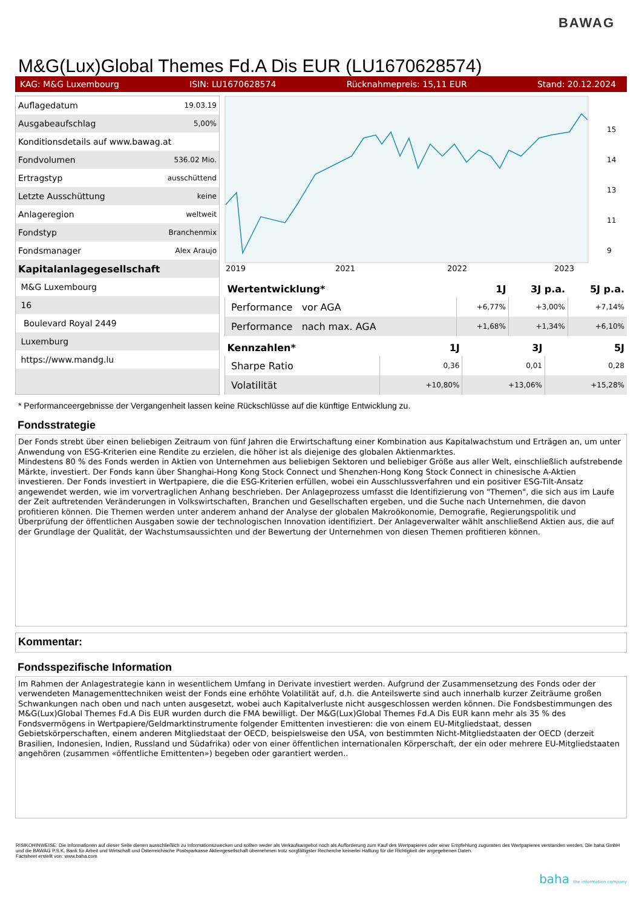BAWAG
M&G(Lux)Global Themes Fd.A Dis EUR (LU1670628574)
KAG: M&G Luxembourg ISIN: LU1670628574 Rücknahmepreis: 15,11 EUR Stand: 20.12.2024
| Auflagedatum | 19.03.19 |
| Ausgabeaufschlag | 5,00% |
| Konditionsdetails auf www.bawag.at | |
| Fondvolumen | 536.02 Mio. |
| Ertragstyp | ausschüttend |
| Letzte Ausschüttung | keine |
| Anlageregion | weltweit |
| Fondstyp | Branchenmix |
| Fondsmanager | Alex Araujo |
| Kapitalanlagegesellschaft | |
| M&G Luxembourg | |
| 16 | |
| Boulevard Royal 2449 | |
| Luxemburg | |
| https://www.mandg.lu | |
2019
2021
2022
2023
15
14
13
11
9
| Wertentwicklung* | 1J | 3J p.a. | 5J p.a. |
| --- | --- | --- | --- |
| Performance vor AGA | +6,77% | +3,00% | +7,14% |
| Performance nach max. AGA | +1,68% | +1,34% | +6,10% |
| Kennzahlen* | 1J | 3J | 5J |
| --- | --- | --- | --- |
| Sharpe Ratio | 0,36 | 0,01 | 0,28 |
| Volatilität | +10,80% | +13,06% | +15,28% |
* Performanceergebnisse der Vergangenheit lassen keine Rückschlüsse auf die künftige Entwicklung zu.
Fondsstrategie
Der Fonds strebt über einen beliebigen Zeitraum von fünf Jahren die Erwirtschaftung einer Kombination aus Kapitalwachstum und Erträgen an, um unter Anwendung von ESG-Kriterien eine Rendite zu erzielen, die höher ist als diejenige des globalen Aktienmarktes.
Mindestens 80 % des Fonds werden in Aktien von Unternehmen aus beliebigen Sektoren und beliebiger Größe aus aller Welt, einschließlich aufstrebende Märkte, investiert. Der Fonds kann über Shanghai-Hong Kong Stock Connect und Shenzhen-Hong Kong Stock Connect in chinesische A-Aktien investieren. Der Fonds investiert in Wertpapiere, die die ESG-Kriterien erfüllen, wobei ein Ausschlussverfahren und ein positiver ESG-Tilt-Ansatz angewendet werden, wie im vorvertraglichen Anhang beschrieben. Der Anlageprozess umfasst die Identifizierung von "Themen", die sich aus im Laufe der Zeit auftretenden Veränderungen in Volkswirtschaften, Branchen und Gesellschaften ergeben, und die Suche nach Unternehmen, die davon profitieren können. Die Themen werden unter anderem anhand der Analyse der globalen Makroökonomie, Demografie, Regierungspolitik und Überprüfung der öffentlichen Ausgaben sowie der technologischen Innovation identifiziert. Der Anlageverwalter wählt anschließend Aktien aus, die auf der Grundlage der Qualität, der Wachstumsaussichten und der Bewertung der Unternehmen von diesen Themen profitieren können.
Kommentar:
Fondsspezifische Information
Im Rahmen der Anlagestrategie kann in wesentlichem Umfang in Derivate investiert werden. Aufgrund der Zusammensetzung des Fonds oder der verwendeten Managementtechniken weist der Fonds eine erhöhte Volatilität auf, d.h. die Anteilswerte sind auch innerhalb kurzer Zeiträume großen Schwankungen nach oben und nach unten ausgesetzt, wobei auch Kapitalverluste nicht ausgeschlossen werden können. Die Fondsbestimmungen des M&G(Lux)Global Themes Fd.A Dis EUR wurden durch die FMA bewilligt. Der M&G(Lux)Global Themes Fd.A Dis EUR kann mehr als 35 % des Fondsvermögens in Wertpapiere/Geldmarktinstrumente folgender Emittenten investieren: die von einem EU-Mitgliedstaat, dessen Gebietskörperschaften, einem anderen Mitgliedstaat der OECD, beispielsweise den USA, von bestimmten Nicht-Mitgliedstaaten der OECD (derzeit Brasilien, Indonesien, Indien, Russland und Südafrika) oder von einer öffentlichen internationalen Körperschaft, der ein oder mehrere EU-Mitgliedstaaten angehören (zusammen «öffentliche Emittenten») begeben oder garantiert werden..
RISIKOHINWEISE: Die Informationen auf dieser Seite dienen ausschließlich zu Informationszwecken und sollten weder als Verkaufsangebot noch als Aufforderung zum Kauf des Wertpapieres oder einer Empfehlung zugunsten des Wertpapieres verstanden werden. Die baha GmbH und die BAWAG P.S.K. Bank für Arbeit und Wirtschaft und Österreichische Postsparkasse Aktiengesellschaft übernehmen trotz sorgfältigster Recherche keinerlei Haftung für die Richtigkeit der angegebenen Daten.
Factsheet erstellt von: www.baha.com
baha the information company